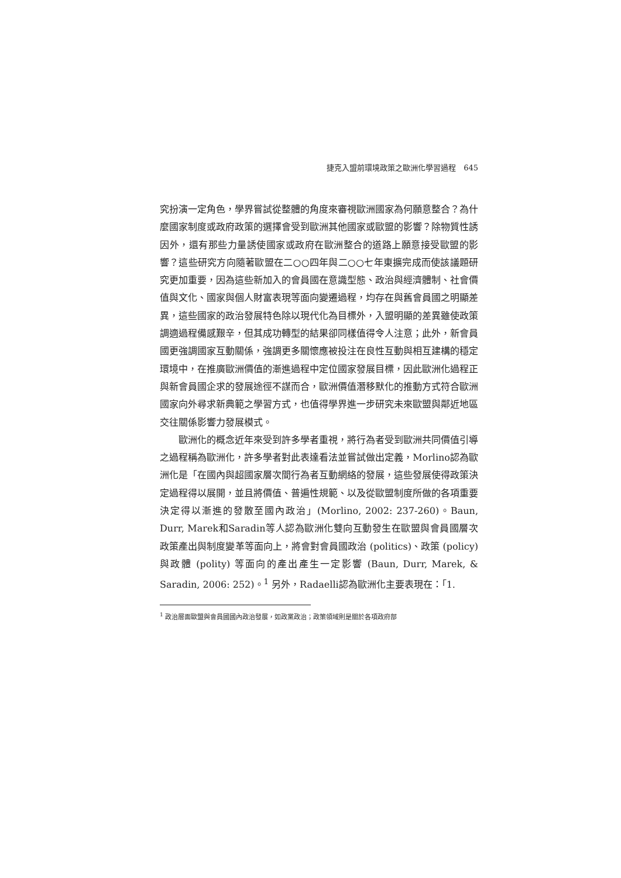捷克入盟前環境政策之歐洲化學習過程　645
究扮演一定角色，學界嘗試從整體的角度來審視歐洲國家為何願意整合？為什麼國家制度或政府政策的選擇會受到歐洲其他國家或歐盟的影響？除物質性誘因外，還有那些力量誘使國家或政府在歐洲整合的道路上願意接受歐盟的影響？這些研究方向隨著歐盟在二○○四年與二○○七年東擴完成而使該議題研究更加重要，因為這些新加入的會員國在意識型態、政治與經濟體制、社會價值與文化、國家與個人財富表現等面向變遷過程，均存在與舊會員國之明顯差異，這些國家的政治發展特色除以現代化為目標外，入盟明顯的差異雖使政策調適過程備感艱辛，但其成功轉型的結果卻同樣值得令人注意；此外，新會員國更強調國家互動關係，強調更多關懷應被投注在良性互動與相互建構的穩定環境中，在推廣歐洲價值的漸進過程中定位國家發展目標，因此歐洲化過程正與新會員國企求的發展途徑不謀而合，歐洲價值潛移默化的推動方式符合歐洲國家向外尋求新典範之學習方式，也值得學界進一步研究未來歐盟與鄰近地區交往關係影響力發展模式。
歐洲化的概念近年來受到許多學者重視，將行為者受到歐洲共同價值引導之過程稱為歐洲化，許多學者對此表達看法並嘗試做出定義，Morlino認為歐洲化是「在國內與超國家層次間行為者互動網絡的發展，這些發展使得政策決定過程得以展開，並且將價值、普遍性規範、以及從歐盟制度所做的各項重要決定得以漸進的發散至國內政治」(Morlino, 2002: 237-260)。Baun, Durr, Marek和Saradin等人認為歐洲化雙向互動發生在歐盟與會員國層次政策產出與制度變革等面向上，將會對會員國政治 (politics)、政策 (policy) 與政體 (polity) 等面向的產出產生一定影響 (Baun, Durr, Marek, & Saradin, 2006: 252)。<sup>1</sup> 另外，Radaelli認為歐洲化主要表現在：「1.
<sup>1</sup> 政治層面歐盟與會員國國內政治發展，如政黨政治；政策領域則是關於各項政府部